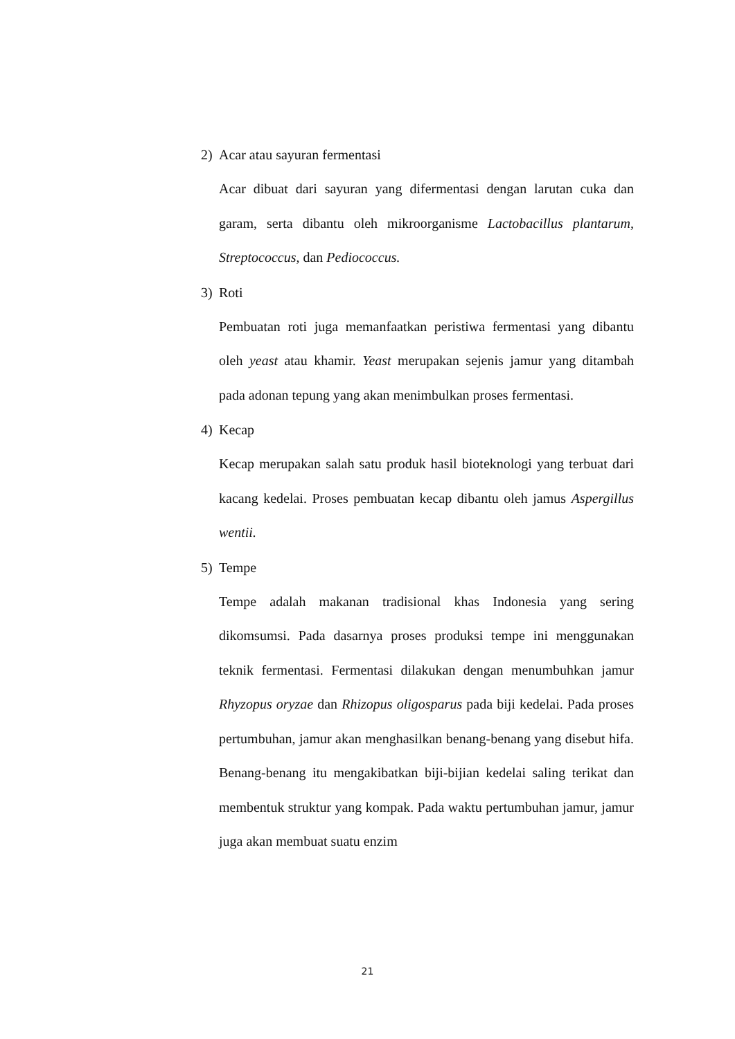2) Acar atau sayuran fermentasi
Acar dibuat dari sayuran yang difermentasi dengan larutan cuka dan garam, serta dibantu oleh mikroorganisme Lactobacillus plantarum, Streptococcus, dan Pediococcus.
3) Roti
Pembuatan roti juga memanfaatkan peristiwa fermentasi yang dibantu oleh yeast atau khamir. Yeast merupakan sejenis jamur yang ditambah pada adonan tepung yang akan menimbulkan proses fermentasi.
4) Kecap
Kecap merupakan salah satu produk hasil bioteknologi yang terbuat dari kacang kedelai. Proses pembuatan kecap dibantu oleh jamus Aspergillus wentii.
5) Tempe
Tempe adalah makanan tradisional khas Indonesia yang sering dikomsumsi. Pada dasarnya proses produksi tempe ini menggunakan teknik fermentasi. Fermentasi dilakukan dengan menumbuhkan jamur Rhyzopus oryzae dan Rhizopus oligosparus pada biji kedelai. Pada proses pertumbuhan, jamur akan menghasilkan benang-benang yang disebut hifa. Benang-benang itu mengakibatkan biji-bijian kedelai saling terikat dan membentuk struktur yang kompak. Pada waktu pertumbuhan jamur, jamur juga akan membuat suatu enzim
21